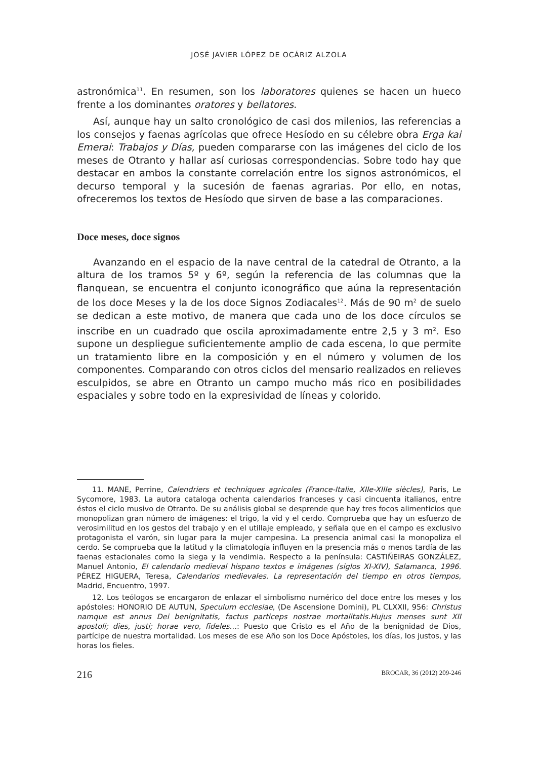JOSÉ JAVIER LÓPEZ DE OCÁRIZ ALZOLA
astronómica<sup>11</sup>. En resumen, son los laboratores quienes se hacen un hueco frente a los dominantes oratores y bellatores.
Así, aunque hay un salto cronológico de casi dos milenios, las referencias a los consejos y faenas agrícolas que ofrece Hesíodo en su célebre obra Erga kai Emerai: Trabajos y Días, pueden compararse con las imágenes del ciclo de los meses de Otranto y hallar así curiosas correspondencias. Sobre todo hay que destacar en ambos la constante correlación entre los signos astronómicos, el decurso temporal y la sucesión de faenas agrarias. Por ello, en notas, ofreceremos los textos de Hesíodo que sirven de base a las comparaciones.
Doce meses, doce signos
Avanzando en el espacio de la nave central de la catedral de Otranto, a la altura de los tramos 5º y 6º, según la referencia de las columnas que la flanquean, se encuentra el conjunto iconográfico que aúna la representación de los doce Meses y la de los doce Signos Zodiacales<sup>12</sup>. Más de 90 m<sup>2</sup> de suelo se dedican a este motivo, de manera que cada uno de los doce círculos se inscribe en un cuadrado que oscila aproximadamente entre 2,5 y 3 m<sup>2</sup>. Eso supone un despliegue suficientemente amplio de cada escena, lo que permite un tratamiento libre en la composición y en el número y volumen de los componentes. Comparando con otros ciclos del mensario realizados en relieves esculpidos, se abre en Otranto un campo mucho más rico en posibilidades espaciales y sobre todo en la expresividad de líneas y colorido.
11. MANE, Perrine, Calendriers et techniques agricoles (France-Italie, XIIe-XIIIe siècles), Paris, Le Sycomore, 1983. La autora cataloga ochenta calendarios franceses y casi cincuenta italianos, entre éstos el ciclo musivo de Otranto. De su análisis global se desprende que hay tres focos alimenticios que monopolizan gran número de imágenes: el trigo, la vid y el cerdo. Comprueba que hay un esfuerzo de verosimilitud en los gestos del trabajo y en el utillaje empleado, y señala que en el campo es exclusivo protagonista el varón, sin lugar para la mujer campesina. La presencia animal casi la monopoliza el cerdo. Se comprueba que la latitud y la climatología influyen en la presencia más o menos tardía de las faenas estacionales como la siega y la vendimia. Respecto a la península: CASTIÑEIRAS GONZÁLEZ, Manuel Antonio, El calendario medieval hispano textos e imágenes (siglos XI-XIV), Salamanca, 1996. PÉREZ HIGUERA, Teresa, Calendarios medievales. La representación del tiempo en otros tiempos, Madrid, Encuentro, 1997.
12. Los teólogos se encargaron de enlazar el simbolismo numérico del doce entre los meses y los apóstoles: HONORIO DE AUTUN, Speculum ecclesiae, (De Ascensione Domini), PL CLXXII, 956: Christus namque est annus Dei benignitatis, factus particeps nostrae mortalitatis.Hujus menses sunt XII apostoli; dies, justi; horae vero, fideles…: Puesto que Cristo es el Año de la benignidad de Dios, partícipe de nuestra mortalidad. Los meses de ese Año son los Doce Apóstoles, los días, los justos, y las horas los fieles.
216 BROCAR, 36 (2012) 209-246